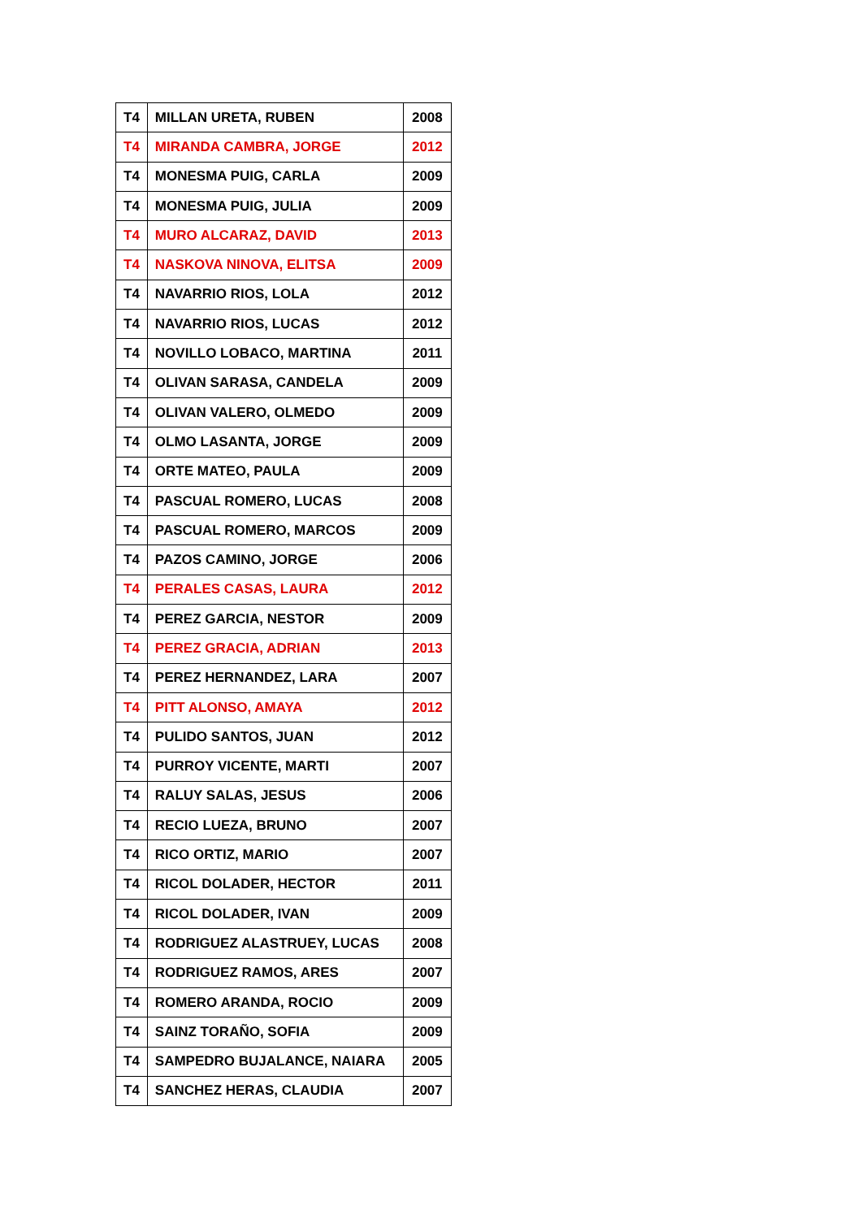| T4 | MILLAN URETA, RUBEN | 2008 |
| T4 | MIRANDA CAMBRA, JORGE | 2012 |
| T4 | MONESMA PUIG, CARLA | 2009 |
| T4 | MONESMA PUIG, JULIA | 2009 |
| T4 | MURO ALCARAZ, DAVID | 2013 |
| T4 | NASKOVA NINOVA, ELITSA | 2009 |
| T4 | NAVARRIO RIOS, LOLA | 2012 |
| T4 | NAVARRIO RIOS, LUCAS | 2012 |
| T4 | NOVILLO LOBACO, MARTINA | 2011 |
| T4 | OLIVAN SARASA, CANDELA | 2009 |
| T4 | OLIVAN VALERO, OLMEDO | 2009 |
| T4 | OLMO LASANTA, JORGE | 2009 |
| T4 | ORTE MATEO, PAULA | 2009 |
| T4 | PASCUAL ROMERO, LUCAS | 2008 |
| T4 | PASCUAL ROMERO, MARCOS | 2009 |
| T4 | PAZOS CAMINO, JORGE | 2006 |
| T4 | PERALES CASAS, LAURA | 2012 |
| T4 | PEREZ GARCIA, NESTOR | 2009 |
| T4 | PEREZ GRACIA, ADRIAN | 2013 |
| T4 | PEREZ HERNANDEZ, LARA | 2007 |
| T4 | PITT ALONSO, AMAYA | 2012 |
| T4 | PULIDO SANTOS, JUAN | 2012 |
| T4 | PURROY VICENTE, MARTI | 2007 |
| T4 | RALUY SALAS, JESUS | 2006 |
| T4 | RECIO LUEZA, BRUNO | 2007 |
| T4 | RICO ORTIZ, MARIO | 2007 |
| T4 | RICOL DOLADER, HECTOR | 2011 |
| T4 | RICOL DOLADER, IVAN | 2009 |
| T4 | RODRIGUEZ ALASTRUEY, LUCAS | 2008 |
| T4 | RODRIGUEZ RAMOS, ARES | 2007 |
| T4 | ROMERO ARANDA, ROCIO | 2009 |
| T4 | SAINZ TORAÑO, SOFIA | 2009 |
| T4 | SAMPEDRO BUJALANCE, NAIARA | 2005 |
| T4 | SANCHEZ HERAS, CLAUDIA | 2007 |